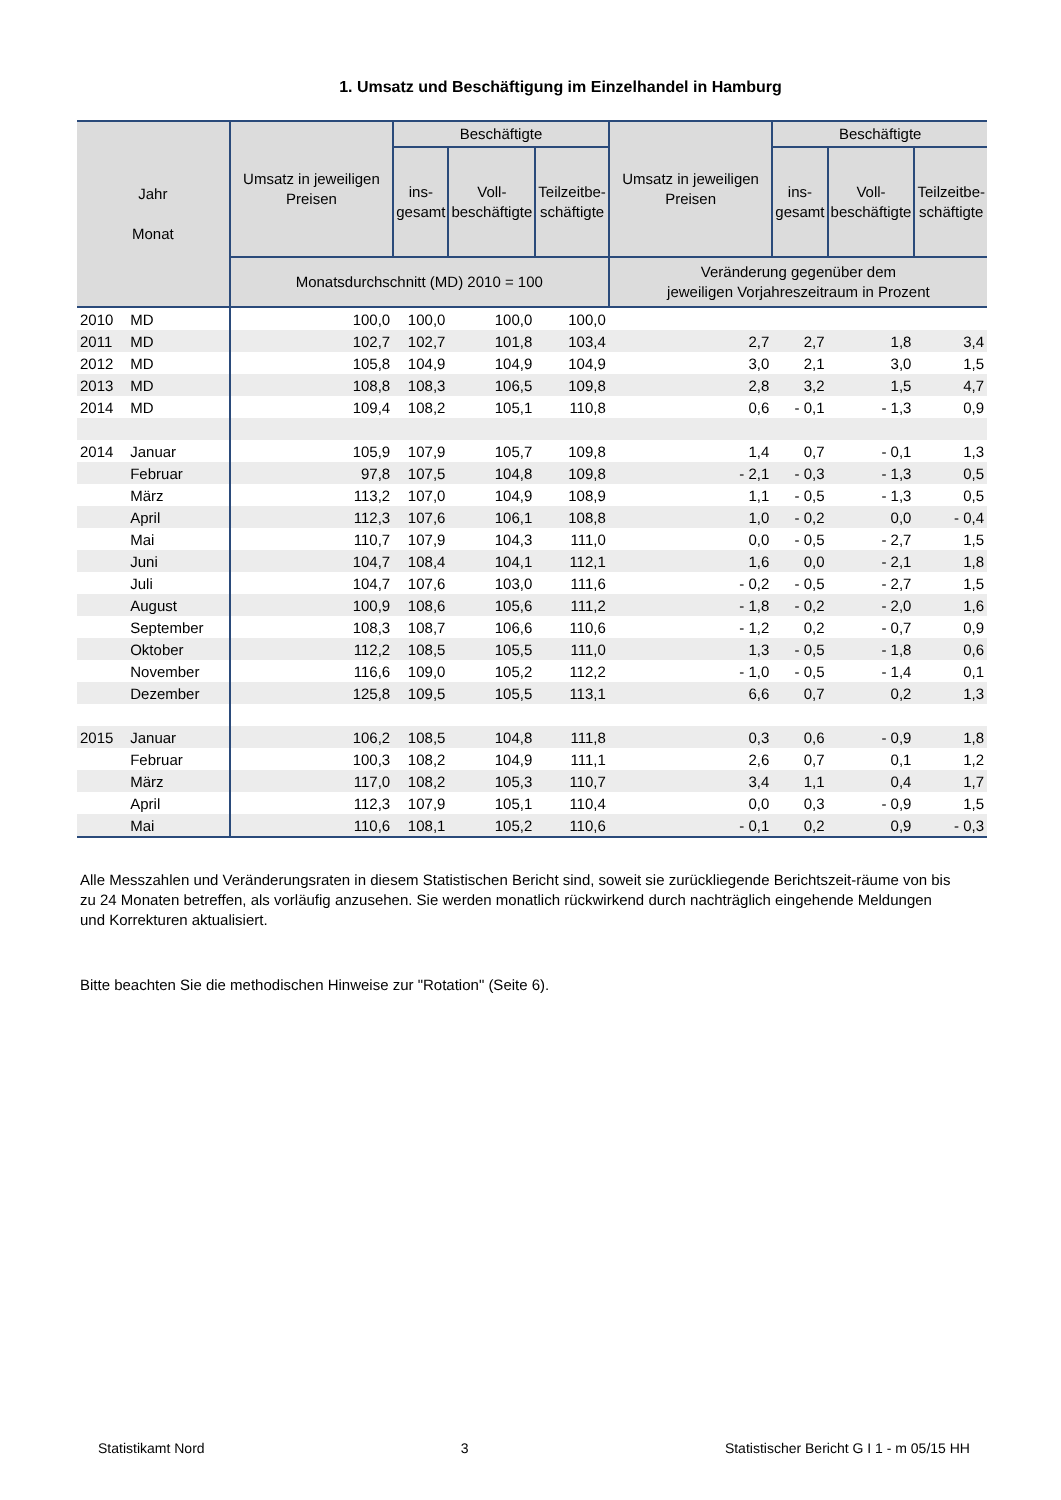1. Umsatz und Beschäftigung im Einzelhandel in Hamburg
| Jahr Monat | | Umsatz in jeweiligen Preisen | Beschäftigte | | | Umsatz in jeweiligen Preisen | Beschäftigte | | |
| --- | --- | --- | --- | --- | --- | --- | --- | --- | --- |
| | | | ins- gesamt | Voll- beschäftigte | Teilzeitbe- schäftigte | | ins- gesamt | Voll- beschäftigte | Teilzeitbe- schäftigte |
| | | Monatsdurchschnitt (MD) 2010 = 100 | | | | Veränderung gegenüber dem jeweiligen Vorjahreszeitraum in Prozent | | | |
| 2010 | MD | 100,0 | 100,0 | 100,0 | 100,0 | | | | |
| 2011 | MD | 102,7 | 102,7 | 101,8 | 103,4 | 2,7 | 2,7 | 1,8 | 3,4 |
| 2012 | MD | 105,8 | 104,9 | 104,9 | 104,9 | 3,0 | 2,1 | 3,0 | 1,5 |
| 2013 | MD | 108,8 | 108,3 | 106,5 | 109,8 | 2,8 | 3,2 | 1,5 | 4,7 |
| 2014 | MD | 109,4 | 108,2 | 105,1 | 110,8 | 0,6 | - 0,1 | - 1,3 | 0,9 |
| 2014 | Januar | 105,9 | 107,9 | 105,7 | 109,8 | 1,4 | 0,7 | - 0,1 | 1,3 |
| | Februar | 97,8 | 107,5 | 104,8 | 109,8 | - 2,1 | - 0,3 | - 1,3 | 0,5 |
| | März | 113,2 | 107,0 | 104,9 | 108,9 | 1,1 | - 0,5 | - 1,3 | 0,5 |
| | April | 112,3 | 107,6 | 106,1 | 108,8 | 1,0 | - 0,2 | 0,0 | - 0,4 |
| | Mai | 110,7 | 107,9 | 104,3 | 111,0 | 0,0 | - 0,5 | - 2,7 | 1,5 |
| | Juni | 104,7 | 108,4 | 104,1 | 112,1 | 1,6 | 0,0 | - 2,1 | 1,8 |
| | Juli | 104,7 | 107,6 | 103,0 | 111,6 | - 0,2 | - 0,5 | - 2,7 | 1,5 |
| | August | 100,9 | 108,6 | 105,6 | 111,2 | - 1,8 | - 0,2 | - 2,0 | 1,6 |
| | September | 108,3 | 108,7 | 106,6 | 110,6 | - 1,2 | 0,2 | - 0,7 | 0,9 |
| | Oktober | 112,2 | 108,5 | 105,5 | 111,0 | 1,3 | - 0,5 | - 1,8 | 0,6 |
| | November | 116,6 | 109,0 | 105,2 | 112,2 | - 1,0 | - 0,5 | - 1,4 | 0,1 |
| | Dezember | 125,8 | 109,5 | 105,5 | 113,1 | 6,6 | 0,7 | 0,2 | 1,3 |
| 2015 | Januar | 106,2 | 108,5 | 104,8 | 111,8 | 0,3 | 0,6 | - 0,9 | 1,8 |
| | Februar | 100,3 | 108,2 | 104,9 | 111,1 | 2,6 | 0,7 | 0,1 | 1,2 |
| | März | 117,0 | 108,2 | 105,3 | 110,7 | 3,4 | 1,1 | 0,4 | 1,7 |
| | April | 112,3 | 107,9 | 105,1 | 110,4 | 0,0 | 0,3 | - 0,9 | 1,5 |
| | Mai | 110,6 | 108,1 | 105,2 | 110,6 | - 0,1 | 0,2 | 0,9 | - 0,3 |
Alle Messzahlen und Veränderungsraten in diesem Statistischen Bericht sind, soweit sie zurückliegende Berichtszeit-räume von bis zu 24 Monaten betreffen, als vorläufig anzusehen. Sie werden monatlich rückwirkend durch nachträglich eingehende Meldungen und Korrekturen aktualisiert.
Bitte beachten Sie die methodischen Hinweise zur "Rotation" (Seite 6).
Statistikamt Nord 3 Statistischer Bericht G I 1 - m 05/15 HH